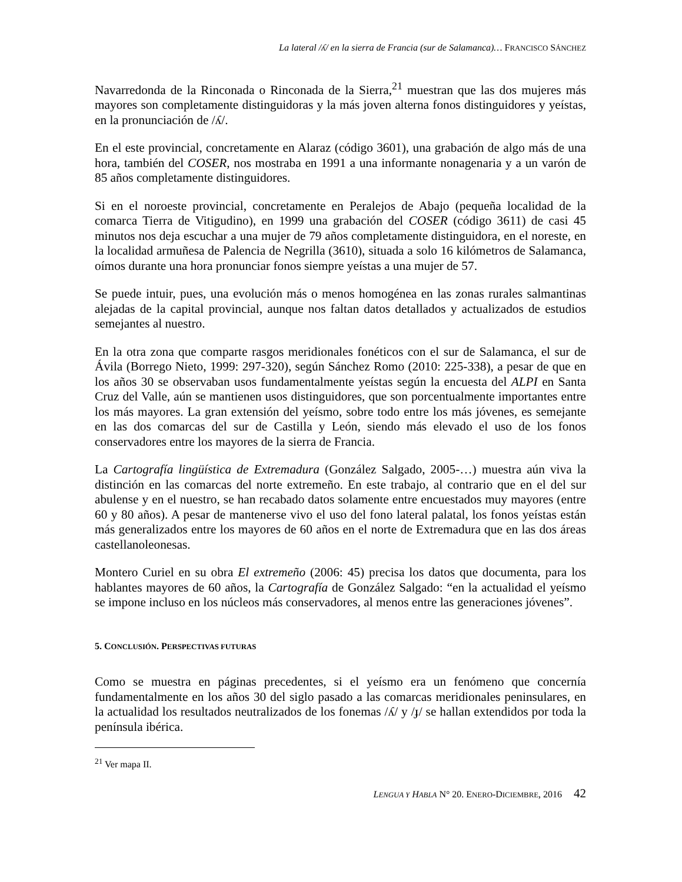La lateral /ʎ/ en la sierra de Francia (sur de Salamanca)… FRANCISCO SÁNCHEZ
Navarredonda de la Rinconada o Rinconada de la Sierra,<sup>21</sup> muestran que las dos mujeres más mayores son completamente distinguidoras y la más joven alterna fonos distinguidores y yeístas, en la pronunciación de /ʎ/.
En el este provincial, concretamente en Alaraz (código 3601), una grabación de algo más de una hora, también del COSER, nos mostraba en 1991 a una informante nonagenaria y a un varón de 85 años completamente distinguidores.
Si en el noroeste provincial, concretamente en Peralejos de Abajo (pequeña localidad de la comarca Tierra de Vitigudino), en 1999 una grabación del COSER (código 3611) de casi 45 minutos nos deja escuchar a una mujer de 79 años completamente distinguidora, en el noreste, en la localidad armuñesa de Palencia de Negrilla (3610), situada a solo 16 kilómetros de Salamanca, oímos durante una hora pronunciar fonos siempre yeístas a una mujer de 57.
Se puede intuir, pues, una evolución más o menos homogénea en las zonas rurales salmantinas alejadas de la capital provincial, aunque nos faltan datos detallados y actualizados de estudios semejantes al nuestro.
En la otra zona que comparte rasgos meridionales fonéticos con el sur de Salamanca, el sur de Ávila (Borrego Nieto, 1999: 297-320), según Sánchez Romo (2010: 225-338), a pesar de que en los años 30 se observaban usos fundamentalmente yeístas según la encuesta del ALPI en Santa Cruz del Valle, aún se mantienen usos distinguidores, que son porcentualmente importantes entre los más mayores. La gran extensión del yeísmo, sobre todo entre los más jóvenes, es semejante en las dos comarcas del sur de Castilla y León, siendo más elevado el uso de los fonos conservadores entre los mayores de la sierra de Francia.
La Cartografía lingüística de Extremadura (González Salgado, 2005-…) muestra aún viva la distinción en las comarcas del norte extremeño. En este trabajo, al contrario que en el del sur abulense y en el nuestro, se han recabado datos solamente entre encuestados muy mayores (entre 60 y 80 años). A pesar de mantenerse vivo el uso del fono lateral palatal, los fonos yeístas están más generalizados entre los mayores de 60 años en el norte de Extremadura que en las dos áreas castellanoleonesas.
Montero Curiel en su obra El extremeño (2006: 45) precisa los datos que documenta, para los hablantes mayores de 60 años, la Cartografía de González Salgado: “en la actualidad el yeísmo se impone incluso en los núcleos más conservadores, al menos entre las generaciones jóvenes”.
5. CONCLUSIÓN. PERSPECTIVAS FUTURAS
Como se muestra en páginas precedentes, si el yeísmo era un fenómeno que concernía fundamentalmente en los años 30 del siglo pasado a las comarcas meridionales peninsulares, en la actualidad los resultados neutralizados de los fonemas /ʎ/ y /ɟ/ se hallan extendidos por toda la península ibérica.
<sup>21</sup> Ver mapa II.
LENGUA Y HABLA N° 20. ENERO-DICIEMBRE, 2016 42